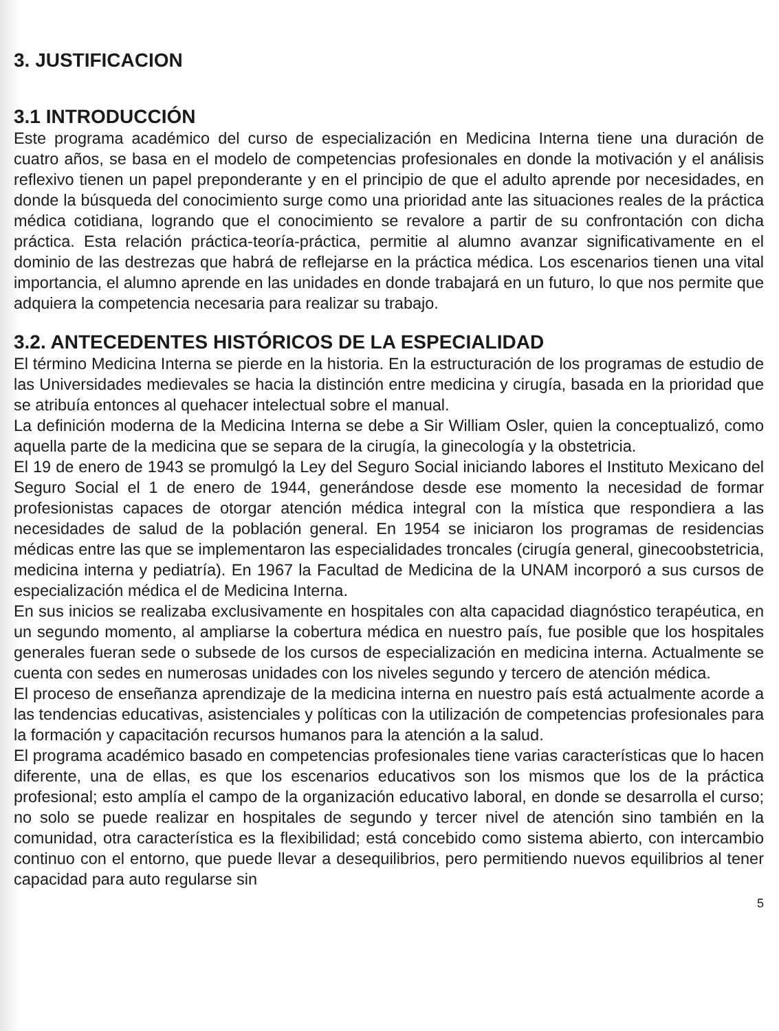3. JUSTIFICACION
3.1 INTRODUCCIÓN
Este programa académico del curso de especialización en Medicina Interna tiene una duración de cuatro años, se basa en el modelo de competencias profesionales en donde la motivación y el análisis reflexivo tienen un papel preponderante y en el principio de que el adulto aprende por necesidades, en donde la búsqueda del conocimiento surge como una prioridad ante las situaciones reales de la práctica médica cotidiana, logrando que el conocimiento se revalore a partir de su confrontación con dicha práctica. Esta relación práctica-teoría-práctica, permitie al alumno avanzar significativamente en el dominio de las destrezas que habrá de reflejarse en la práctica médica. Los escenarios tienen una vital importancia, el alumno aprende en las unidades en donde trabajará en un futuro, lo que nos permite que adquiera la competencia necesaria para realizar su trabajo.
3.2. ANTECEDENTES HISTÓRICOS DE LA ESPECIALIDAD
El término Medicina Interna se pierde en la historia. En la estructuración de los programas de estudio de las Universidades medievales se hacia la distinción entre medicina y cirugía, basada en la prioridad que se atribuía entonces al quehacer intelectual sobre el manual.
La definición moderna de la Medicina Interna se debe a Sir William Osler, quien la conceptualizó, como aquella parte de la medicina que se separa de la cirugía, la ginecología y la obstetricia.
El 19 de enero de 1943 se promulgó la Ley del Seguro Social iniciando labores el Instituto Mexicano del Seguro Social el 1 de enero de 1944, generándose desde ese momento la necesidad de formar profesionistas capaces de otorgar atención médica integral con la mística que respondiera a las necesidades de salud de la población general. En 1954 se iniciaron los programas de residencias médicas entre las que se implementaron las especialidades troncales (cirugía general, ginecoobstetricia, medicina interna y pediatría). En 1967 la Facultad de Medicina de la UNAM incorporó a sus cursos de especialización médica el de Medicina Interna.
En sus inicios se realizaba exclusivamente en hospitales con alta capacidad diagnóstico terapéutica, en un segundo momento, al ampliarse la cobertura médica en nuestro país, fue posible que los hospitales generales fueran sede o subsede de los cursos de especialización en medicina interna. Actualmente se cuenta con sedes en numerosas unidades con los niveles segundo y tercero de atención médica.
El proceso de enseñanza aprendizaje de la medicina interna en nuestro país está actualmente acorde a las tendencias educativas, asistenciales y políticas con la utilización de competencias profesionales para la formación y capacitación recursos humanos para la atención a la salud.
El programa académico basado en competencias profesionales tiene varias características que lo hacen diferente, una de ellas, es que los escenarios educativos son los mismos que los de la práctica profesional; esto amplía el campo de la organización educativo laboral, en donde se desarrolla el curso; no solo se puede realizar en hospitales de segundo y tercer nivel de atención sino también en la comunidad, otra característica es la flexibilidad; está concebido como sistema abierto, con intercambio continuo con el entorno, que puede llevar a desequilibrios, pero permitiendo nuevos equilibrios al tener capacidad para auto regularse sin
5